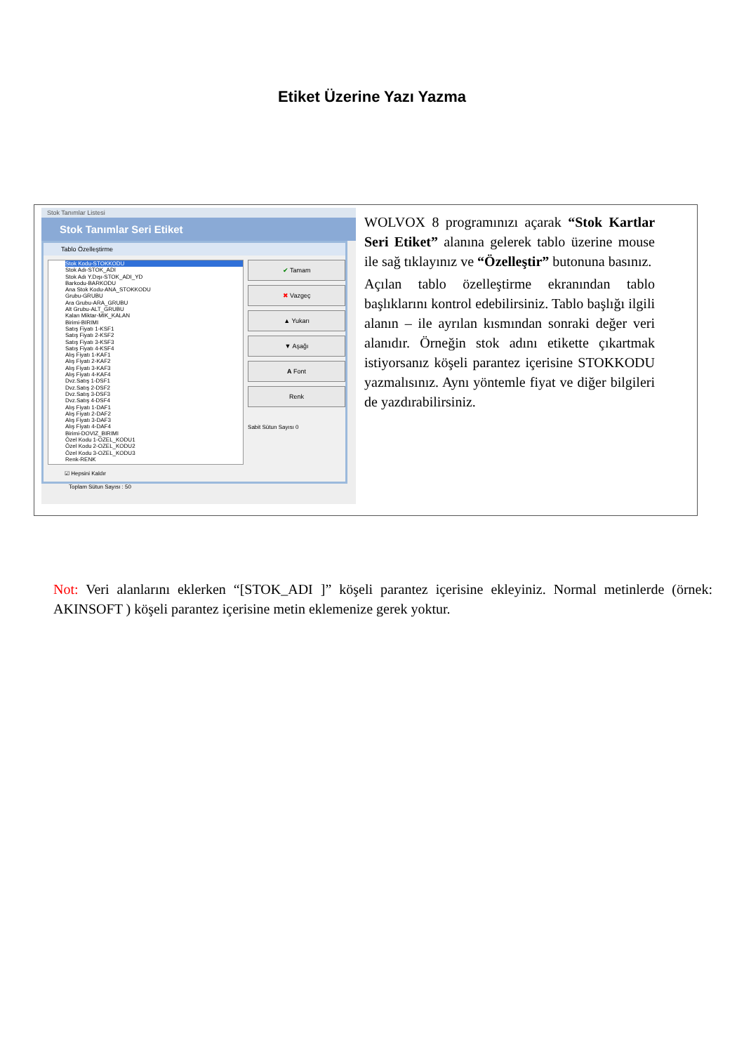Etiket Üzerine Yazı Yazma
Stok Tanımlar Listesi
Stok Tanımlar Seri Etiket
Tablo Özelleştirme
Stok Kodu-STOKKODU
Stok Adı-STOK_ADI
Stok Adı Y.Dışı-STOK_ADI_YD
Barkodu-BARKODU
Ana Stok Kodu-ANA_STOKKODU
Grubu-GRUBU
Ara Grubu-ARA_GRUBU
Alt Grubu-ALT_GRUBU
Kalan Miktar-MIK_KALAN
Birimi-BIRIMI
Satış Fiyatı 1-KSF1
Satış Fiyatı 2-KSF2
Satış Fiyatı 3-KSF3
Satış Fiyatı 4-KSF4
Alış Fiyatı 1-KAF1
Alış Fiyatı 2-KAF2
Alış Fiyatı 3-KAF3
Alış Fiyatı 4-KAF4
Dvz.Satış 1-DSF1
Dvz.Satış 2-DSF2
Dvz.Satış 3-DSF3
Dvz.Satış 4-DSF4
Alış Fiyatı 1-DAF1
Alış Fiyatı 2-DAF2
Alış Fiyatı 3-DAF3
Alış Fiyatı 4-DAF4
Birimi-DOVIZ_BIRIMI
Özel Kodu 1-OZEL_KODU1
Özel Kodu 2-OZEL_KODU2
Özel Kodu 3-OZEL_KODU3
Renk-RENK
✔ Tamam
✖ Vazgeç
▲ Yukarı
▼ Aşağı
A Font
Renk
Sabit Sütun Sayısı 0
☑ Hepsini Kaldır
Toplam Sütun Sayısı : 50
WOLVOX 8 programınızı açarak “Stok Kartlar Seri Etiket” alanına gelerek tablo üzerine mouse ile sağ tıklayınız ve “Özelleştir” butonuna basınız.
Açılan tablo özelleştirme ekranından tablo başlıklarını kontrol edebilirsiniz. Tablo başlığı ilgili alanın – ile ayrılan kısmından sonraki değer veri alanıdır. Örneğin stok adını etikette çıkartmak istiyorsanız köşeli parantez içerisine STOKKODU yazmalısınız. Aynı yöntemle fiyat ve diğer bilgileri de yazdırabilirsiniz.
Not: Veri alanlarını eklerken “[STOK_ADI ]” köşeli parantez içerisine ekleyiniz. Normal metinlerde (örnek: AKINSOFT ) köşeli parantez içerisine metin eklemenize gerek yoktur.